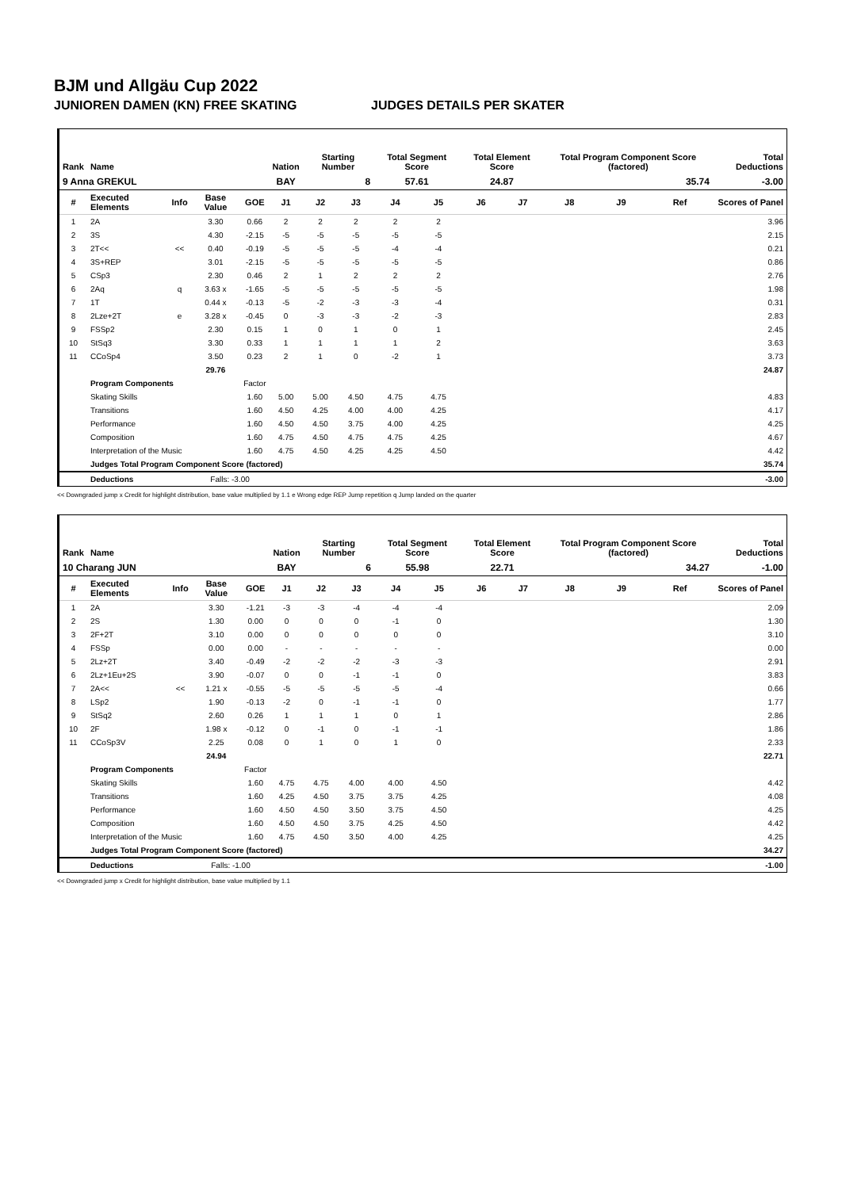BJM und Allgäu Cup 2022
JUNIOREN DAMEN (KN) FREE SKATING JUDGES DETAILS PER SKATER
| Rank | Name | | | | Nation | Starting Number | | Total Segment Score | | Total Element Score | | Total Program Component Score (factored) | | | Total Deductions |
| --- | --- | --- | --- | --- | --- | --- | --- | --- | --- | --- | --- | --- | --- | --- | --- |
| 9 Anna GREKUL | | | | | BAY | 8 | | 57.61 | | 24.87 | | 35.74 | | | -3.00 |
| # | Executed Elements | Info | Base Value | GOE | J1 | J2 | J3 | J4 | J5 | J6 | J7 | J8 | J9 | Ref | Scores of Panel |
| 1 | 2A | | 3.30 | 0.66 | 2 | 2 | 2 | 2 | 2 | | | | | | 3.96 |
| 2 | 3S | | 4.30 | -2.15 | -5 | -5 | -5 | -5 | -5 | | | | | | 2.15 |
| 3 | 2T<< | << | 0.40 | -0.19 | -5 | -5 | -5 | -4 | -4 | | | | | | 0.21 |
| 4 | 3S+REP | | 3.01 | -2.15 | -5 | -5 | -5 | -5 | -5 | | | | | | 0.86 |
| 5 | CSp3 | | 2.30 | 0.46 | 2 | 1 | 2 | 2 | 2 | | | | | | 2.76 |
| 6 | 2Aq | q | 3.63 x | -1.65 | -5 | -5 | -5 | -5 | -5 | | | | | | 1.98 |
| 7 | 1T | | 0.44 x | -0.13 | -5 | -2 | -3 | -3 | -4 | | | | | | 0.31 |
| 8 | 2Lze+2T | e | 3.28 x | -0.45 | 0 | -3 | -3 | -2 | -3 | | | | | | 2.83 |
| 9 | FSSp2 | | 2.30 | 0.15 | 1 | 0 | 1 | 0 | 1 | | | | | | 2.45 |
| 10 | StSq3 | | 3.30 | 0.33 | 1 | 1 | 1 | 1 | 2 | | | | | | 3.63 |
| 11 | CCoSp4 | | 3.50 | 0.23 | 2 | 1 | 0 | -2 | 1 | | | | | | 3.73 |
| | | | 29.76 | | | | | | | | | | | | 24.87 |
| | Program Components | | | Factor | | | | | | | | | | | |
| | Skating Skills | | | 1.60 | 5.00 | 5.00 | 4.50 | 4.75 | 4.75 | | | | | | 4.83 |
| | Transitions | | | 1.60 | 4.50 | 4.25 | 4.00 | 4.00 | 4.25 | | | | | | 4.17 |
| | Performance | | | 1.60 | 4.50 | 4.50 | 3.75 | 4.00 | 4.25 | | | | | | 4.25 |
| | Composition | | | 1.60 | 4.75 | 4.50 | 4.75 | 4.75 | 4.25 | | | | | | 4.67 |
| | Interpretation of the Music | | | 1.60 | 4.75 | 4.50 | 4.25 | 4.25 | 4.50 | | | | | | 4.42 |
| | Judges Total Program Component Score (factored) | | | | | | | | | | | | | | 35.74 |
| | Deductions | | Falls: -3.00 | | | | | | | | | | | | -3.00 |
<< Downgraded jump x Credit for highlight distribution, base value multiplied by 1.1 e Wrong edge REP Jump repetition q Jump landed on the quarter
| Rank | Name | | | | Nation | Starting Number | | Total Segment Score | | Total Element Score | | Total Program Component Score (factored) | | | Total Deductions |
| --- | --- | --- | --- | --- | --- | --- | --- | --- | --- | --- | --- | --- | --- | --- | --- |
| 10 Charang JUN | | | | | BAY | 6 | | 55.98 | | 22.71 | | 34.27 | | | -1.00 |
| # | Executed Elements | Info | Base Value | GOE | J1 | J2 | J3 | J4 | J5 | J6 | J7 | J8 | J9 | Ref | Scores of Panel |
| 1 | 2A | | 3.30 | -1.21 | -3 | -3 | -4 | -4 | -4 | | | | | | 2.09 |
| 2 | 2S | | 1.30 | 0.00 | 0 | 0 | 0 | -1 | 0 | | | | | | 1.30 |
| 3 | 2F+2T | | 3.10 | 0.00 | 0 | 0 | 0 | 0 | 0 | | | | | | 3.10 |
| 4 | FSSp | | 0.00 | 0.00 | - | - | - | - | - | | | | | | 0.00 |
| 5 | 2Lz+2T | | 3.40 | -0.49 | -2 | -2 | -2 | -3 | -3 | | | | | | 2.91 |
| 6 | 2Lz+1Eu+2S | | 3.90 | -0.07 | 0 | 0 | -1 | -1 | 0 | | | | | | 3.83 |
| 7 | 2A<< | << | 1.21 x | -0.55 | -5 | -5 | -5 | -5 | -4 | | | | | | 0.66 |
| 8 | LSp2 | | 1.90 | -0.13 | -2 | 0 | -1 | -1 | 0 | | | | | | 1.77 |
| 9 | StSq2 | | 2.60 | 0.26 | 1 | 1 | 1 | 0 | 1 | | | | | | 2.86 |
| 10 | 2F | | 1.98 x | -0.12 | 0 | -1 | 0 | -1 | -1 | | | | | | 1.86 |
| 11 | CCoSp3V | | 2.25 | 0.08 | 0 | 1 | 0 | 1 | 0 | | | | | | 2.33 |
| | | | 24.94 | | | | | | | | | | | | 22.71 |
| | Program Components | | | Factor | | | | | | | | | | | |
| | Skating Skills | | | 1.60 | 4.75 | 4.75 | 4.00 | 4.00 | 4.50 | | | | | | 4.42 |
| | Transitions | | | 1.60 | 4.25 | 4.50 | 3.75 | 3.75 | 4.25 | | | | | | 4.08 |
| | Performance | | | 1.60 | 4.50 | 4.50 | 3.50 | 3.75 | 4.50 | | | | | | 4.25 |
| | Composition | | | 1.60 | 4.50 | 4.50 | 3.75 | 4.25 | 4.50 | | | | | | 4.42 |
| | Interpretation of the Music | | | 1.60 | 4.75 | 4.50 | 3.50 | 4.00 | 4.25 | | | | | | 4.25 |
| | Judges Total Program Component Score (factored) | | | | | | | | | | | | | | 34.27 |
| | Deductions | | Falls: -1.00 | | | | | | | | | | | | -1.00 |
<< Downgraded jump x Credit for highlight distribution, base value multiplied by 1.1